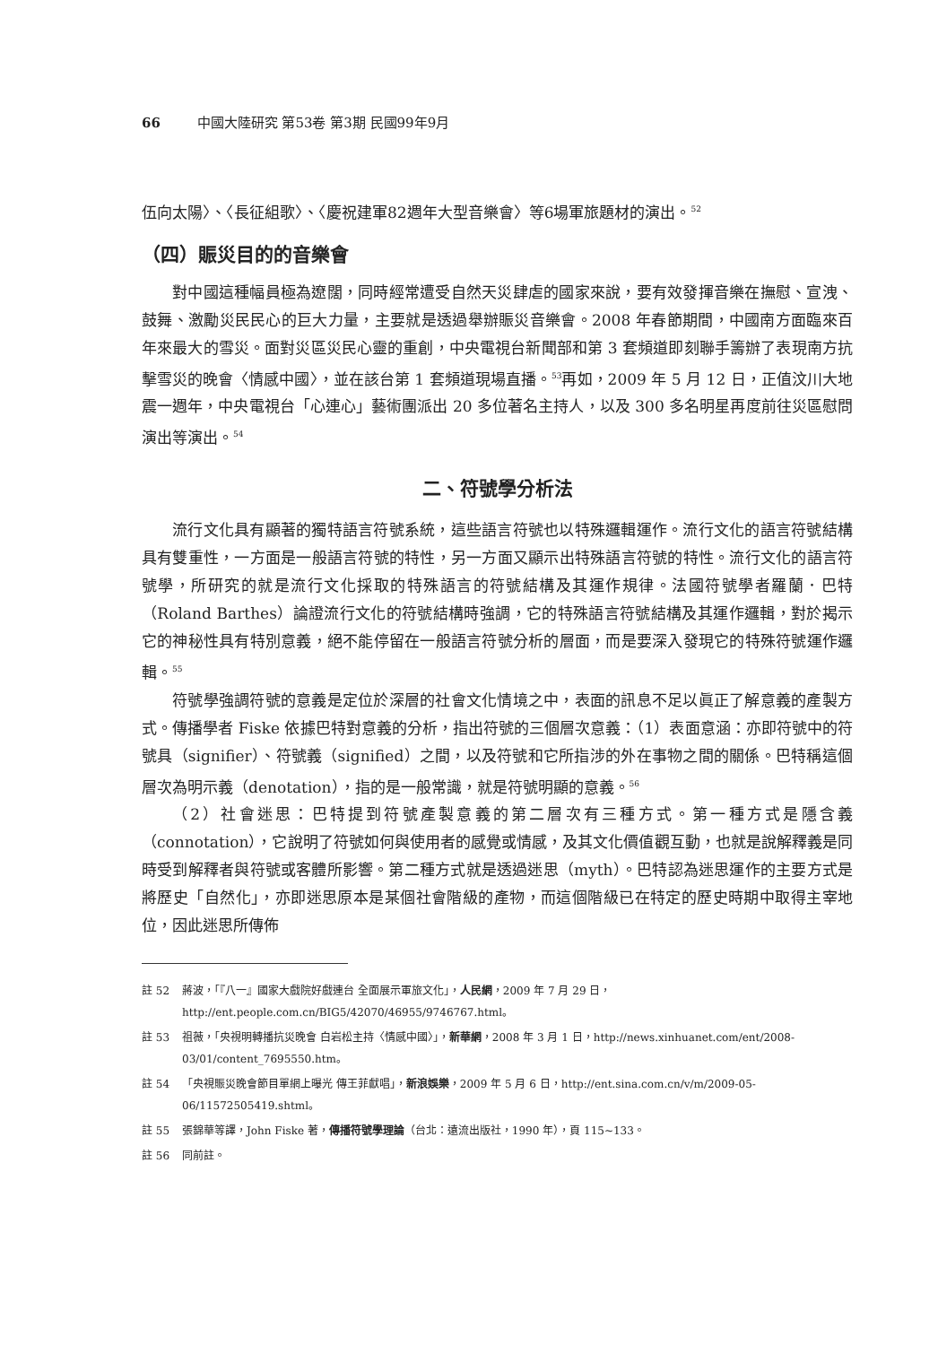66 中國大陸研究 第53卷 第3期 民國99年9月
伍向太陽〉、〈長征組歌〉、〈慶祝建軍82週年大型音樂會〉等6場軍旅題材的演出。<sup>52</sup>
（四）賑災目的的音樂會
對中國這種幅員極為遼闊，同時經常遭受自然天災肆虐的國家來說，要有效發揮音樂在撫慰、宣洩、鼓舞、激勵災民民心的巨大力量，主要就是透過舉辦賑災音樂會。2008 年春節期間，中國南方面臨來百年來最大的雪災。面對災區災民心靈的重創，中央電視台新聞部和第 3 套頻道即刻聯手籌辦了表現南方抗擊雪災的晚會〈情感中國〉，並在該台第 1 套頻道現場直播。<sup>53</sup>再如，2009 年 5 月 12 日，正值汶川大地震一週年，中央電視台「心連心」藝術團派出 20 多位著名主持人，以及 300 多名明星再度前往災區慰問演出等演出。<sup>54</sup>
二、符號學分析法
流行文化具有顯著的獨特語言符號系統，這些語言符號也以特殊邏輯運作。流行文化的語言符號結構具有雙重性，一方面是一般語言符號的特性，另一方面又顯示出特殊語言符號的特性。流行文化的語言符號學，所研究的就是流行文化採取的特殊語言的符號結構及其運作規律。法國符號學者羅蘭．巴特（Roland Barthes）論證流行文化的符號結構時強調，它的特殊語言符號結構及其運作邏輯，對於揭示它的神秘性具有特別意義，絕不能停留在一般語言符號分析的層面，而是要深入發現它的特殊符號運作邏輯。<sup>55</sup>
符號學強調符號的意義是定位於深層的社會文化情境之中，表面的訊息不足以眞正了解意義的產製方式。傳播學者 Fiske 依據巴特對意義的分析，指出符號的三個層次意義：（1）表面意涵：亦即符號中的符號具（signifier）、符號義（signified）之間，以及符號和它所指涉的外在事物之間的關係。巴特稱這個層次為明示義（denotation），指的是一般常識，就是符號明顯的意義。<sup>56</sup>
（2）社會迷思：巴特提到符號產製意義的第二層次有三種方式。第一種方式是隱含義（connotation），它說明了符號如何與使用者的感覺或情感，及其文化價值觀互動，也就是說解釋義是同時受到解釋者與符號或客體所影響。第二種方式就是透過迷思（myth）。巴特認為迷思運作的主要方式是將歷史「自然化」，亦即迷思原本是某個社會階級的產物，而這個階級已在特定的歷史時期中取得主宰地位，因此迷思所傳佈
註 52 蔣波，「『八一』國家大戲院好戲連台 全面展示軍旅文化」，人民網，2009 年 7 月 29 日，http://ent.people.com.cn/BIG5/42070/46955/9746767.html。
註 53 祖薇，「央視明轉播抗災晚會 白岩松主持〈情感中國〉」，新華網，2008 年 3 月 1 日，http://news.xinhuanet.com/ent/2008-03/01/content_7695550.htm。
註 54 「央視賑災晚會節目單網上曝光 傳王菲獻唱」，新浪娛樂，2009 年 5 月 6 日，http://ent.sina.com.cn/v/m/2009-05-06/11572505419.shtml。
註 55 張錦華等譯，John Fiske 著，傳播符號學理論（台北：遠流出版社，1990 年），頁 115~133。
註 56 同前註。